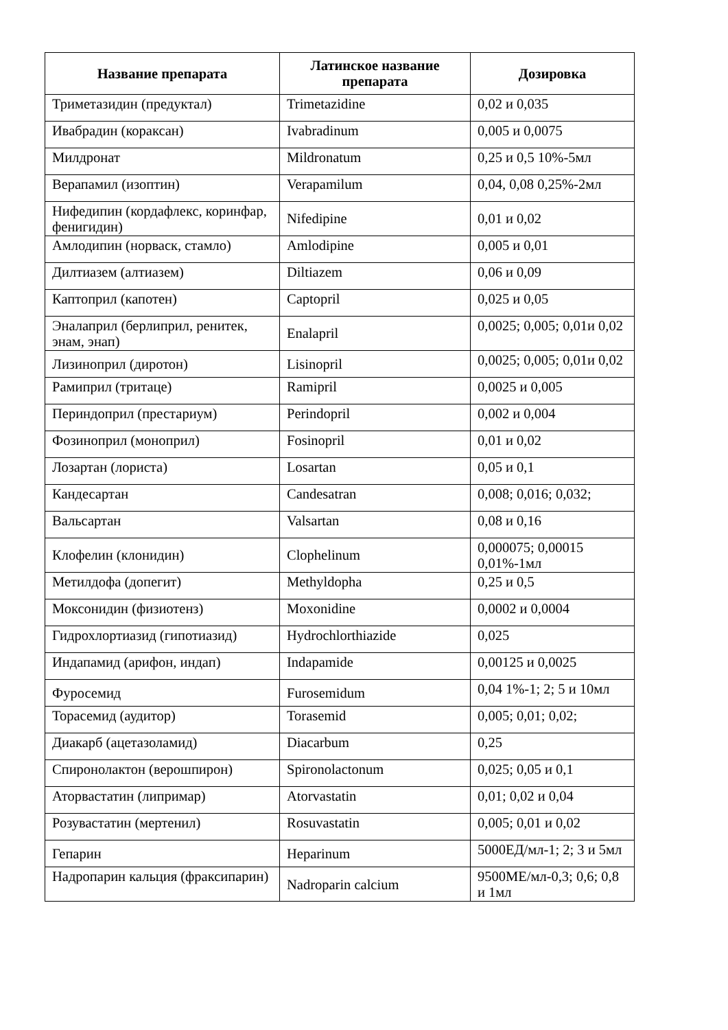| Название препарата | Латинское название препарата | Дозировка |
| --- | --- | --- |
| Триметазидин (предуктал) | Trimetazidine | 0,02 и 0,035 |
| Ивабрадин (кораксан) | Ivabradinum | 0,005 и 0,0075 |
| Милдронат | Mildronatum | 0,25 и 0,5 10%-5мл |
| Верапамил (изоптин) | Verapamilum | 0,04, 0,08 0,25%-2мл |
| Нифедипин (кордафлекс, коринфар, фенигидин) | Nifedipine | 0,01 и 0,02 |
| Амлодипин (норваск, стамло) | Amlodipine | 0,005 и 0,01 |
| Дилтиазем (алтиазем) | Diltiazem | 0,06 и 0,09 |
| Каптоприл (капотен) | Captopril | 0,025 и 0,05 |
| Эналаприл (берлиприл, ренитек, энам, энап) | Enalapril | 0,0025; 0,005; 0,01и 0,02 |
| Лизиноприл (диротон) | Lisinopril | 0,0025; 0,005; 0,01и 0,02 |
| Рамиприл (тритаце) | Ramipril | 0,0025 и 0,005 |
| Периндоприл (престариум) | Perindopril | 0,002 и 0,004 |
| Фозиноприл (моноприл) | Fosinopril | 0,01 и 0,02 |
| Лозартан (лориста) | Losartan | 0,05 и 0,1 |
| Кандесартан | Candesatran | 0,008; 0,016; 0,032; |
| Вальсартан | Valsartan | 0,08 и 0,16 |
| Клофелин (клонидин) | Clophelinum | 0,000075; 0,00015 0,01%-1мл |
| Метилдофа (допегит) | Methyldopha | 0,25 и 0,5 |
| Моксонидин (физиотенз) | Moxonidine | 0,0002 и 0,0004 |
| Гидрохлортиазид (гипотиазид) | Hydrochlorthiazide | 0,025 |
| Индапамид (арифон, индап) | Indapamide | 0,00125 и 0,0025 |
| Фуросемид | Furosemidum | 0,04 1%-1; 2; 5 и 10мл |
| Торасемид (аудитор) | Torasemid | 0,005; 0,01; 0,02; |
| Диакарб (ацетазоламид) | Diacarbum | 0,25 |
| Спиронолактон (верошпирон) | Spironolactonum | 0,025; 0,05 и 0,1 |
| Аторвастатин (липримар) | Atorvastatin | 0,01; 0,02 и 0,04 |
| Розувастатин (мертенил) | Rosuvastatin | 0,005; 0,01 и 0,02 |
| Гепарин | Heparinum | 5000ЕД/мл-1; 2; 3 и 5мл |
| Надропарин кальция (фраксипарин) | Nadroparin calcium | 9500МЕ/мл-0,3; 0,6; 0,8 и 1мл |